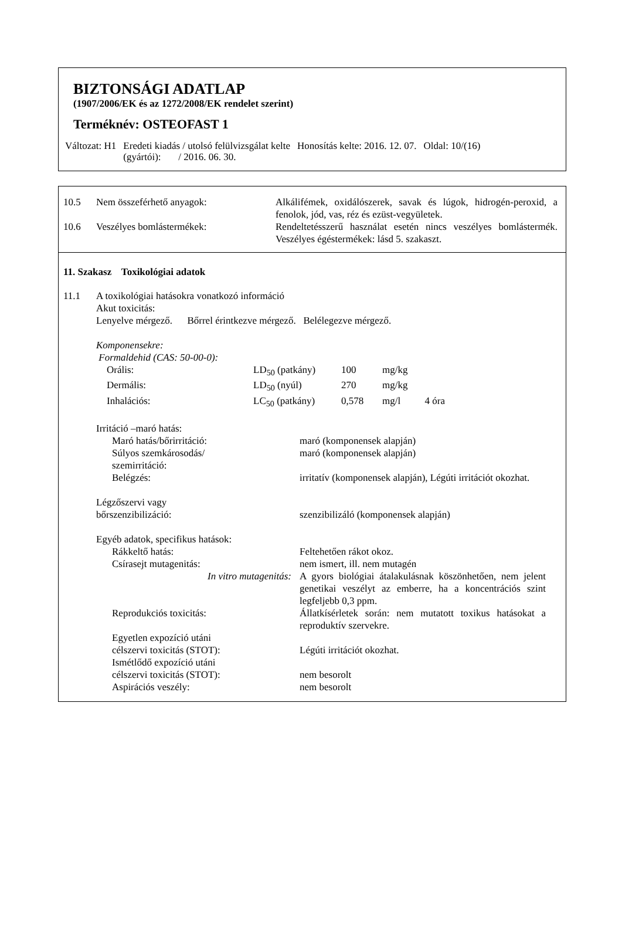BIZTONSÁGI ADATLAP
(1907/2006/EK és az 1272/2008/EK rendelet szerint)
Terméknév: OSTEOFAST 1
Változat: H1 Eredeti kiadás / utolsó felülvizsgálat kelte
(gyártói): / 2016. 06. 30.
Honosítás kelte: 2016. 12. 07. Oldal: 10/(16)
| 10.5 | Nem összeférhető anyagok: | Alkálifémek, oxidálószerek, savak és lúgok, hidrogén-peroxid, a fenolok, jód, vas, réz és ezüst-vegyületek. |
| 10.6 | Veszélyes bomlástermékek: | Rendeltetésszerű használat esetén nincs veszélyes bomlástermék. Veszélyes égéstermékek: lásd 5. szakaszt. |
11. Szakasz Toxikológiai adatok
| 11.1 | A toxikológiai hatásokra vonatkozó információ Akut toxicitás: Lenyelve mérgező. Bőrrel érintkezve mérgező. Belélegezve mérgező. Komponensekre: Formaldehid (CAS: 50-00-0): / Orális: / LD<sub>50</sub> (patkány) / 100 / mg/kg / / / Dermális: / LD<sub>50</sub> (nyúl) / 270 / mg/kg / / / Inhalációs: / LC<sub>50</sub> (patkány) / 0,578 / mg/l / 4 óra / / Irritáció –maró hatás: / / / Maró hatás/bőrirritáció: / maró (komponensek alapján) / / Súlyos szemkárosodás/ szemirritáció: / maró (komponensek alapján) / / Belégzés: / irritatív (komponensek alapján), Légúti irritációt okozhat. / / Légzőszervi vagy bőrszenzibilizáció: / szenzibilizáló (komponensek alapján) / / Egyéb adatok, specifikus hatások: / / / Rákkeltő hatás: / Feltehetően rákot okoz. / / Csírasejt mutagenitás: / nem ismert, ill. nem mutagén / / In vitro mutagenitás: / A gyors biológiai átalakulásnak köszönhetően, nem jelent genetikai veszélyt az emberre, ha a koncentrációs szint legfeljebb 0,3 ppm. / / Reprodukciós toxicitás: / Állatkísérletek során: nem mutatott toxikus hatásokat a reproduktív szervekre. / / Egyetlen expozíció utáni célszervi toxicitás (STOT): / Légúti irritációt okozhat. / / Ismétlődő expozíció utáni célszervi toxicitás (STOT): / nem besorolt / / Aspirációs veszély: / nem besorolt / |